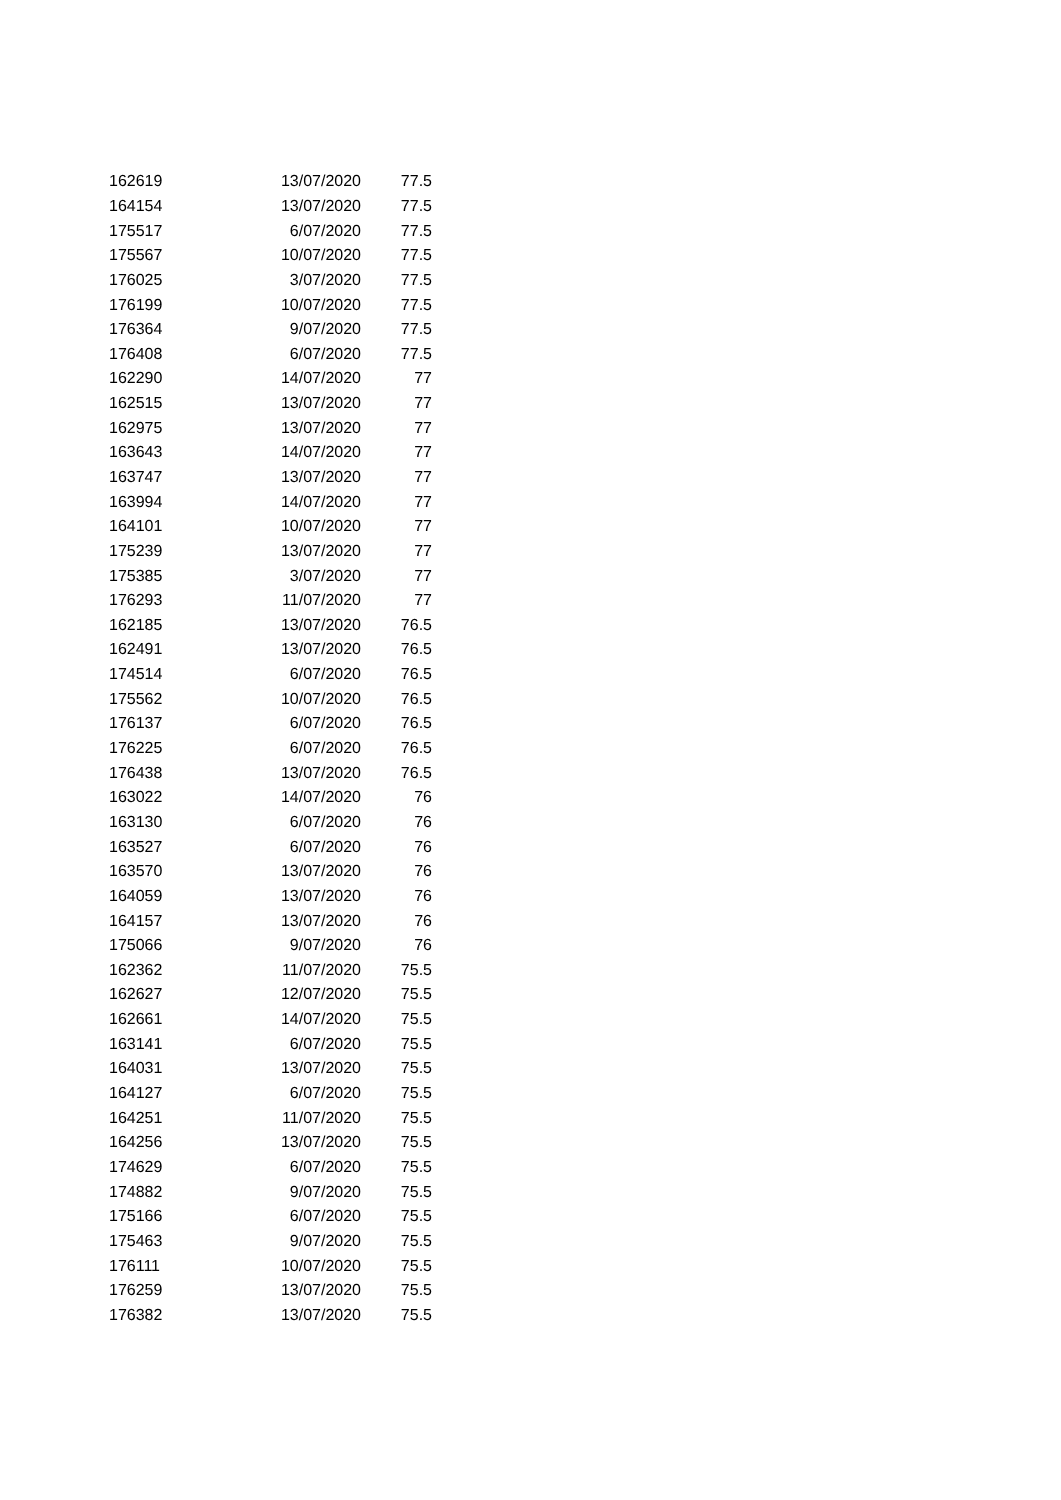| 162619 | 13/07/2020 | 77.5 |
| 164154 | 13/07/2020 | 77.5 |
| 175517 | 6/07/2020 | 77.5 |
| 175567 | 10/07/2020 | 77.5 |
| 176025 | 3/07/2020 | 77.5 |
| 176199 | 10/07/2020 | 77.5 |
| 176364 | 9/07/2020 | 77.5 |
| 176408 | 6/07/2020 | 77.5 |
| 162290 | 14/07/2020 | 77 |
| 162515 | 13/07/2020 | 77 |
| 162975 | 13/07/2020 | 77 |
| 163643 | 14/07/2020 | 77 |
| 163747 | 13/07/2020 | 77 |
| 163994 | 14/07/2020 | 77 |
| 164101 | 10/07/2020 | 77 |
| 175239 | 13/07/2020 | 77 |
| 175385 | 3/07/2020 | 77 |
| 176293 | 11/07/2020 | 77 |
| 162185 | 13/07/2020 | 76.5 |
| 162491 | 13/07/2020 | 76.5 |
| 174514 | 6/07/2020 | 76.5 |
| 175562 | 10/07/2020 | 76.5 |
| 176137 | 6/07/2020 | 76.5 |
| 176225 | 6/07/2020 | 76.5 |
| 176438 | 13/07/2020 | 76.5 |
| 163022 | 14/07/2020 | 76 |
| 163130 | 6/07/2020 | 76 |
| 163527 | 6/07/2020 | 76 |
| 163570 | 13/07/2020 | 76 |
| 164059 | 13/07/2020 | 76 |
| 164157 | 13/07/2020 | 76 |
| 175066 | 9/07/2020 | 76 |
| 162362 | 11/07/2020 | 75.5 |
| 162627 | 12/07/2020 | 75.5 |
| 162661 | 14/07/2020 | 75.5 |
| 163141 | 6/07/2020 | 75.5 |
| 164031 | 13/07/2020 | 75.5 |
| 164127 | 6/07/2020 | 75.5 |
| 164251 | 11/07/2020 | 75.5 |
| 164256 | 13/07/2020 | 75.5 |
| 174629 | 6/07/2020 | 75.5 |
| 174882 | 9/07/2020 | 75.5 |
| 175166 | 6/07/2020 | 75.5 |
| 175463 | 9/07/2020 | 75.5 |
| 176111 | 10/07/2020 | 75.5 |
| 176259 | 13/07/2020 | 75.5 |
| 176382 | 13/07/2020 | 75.5 |